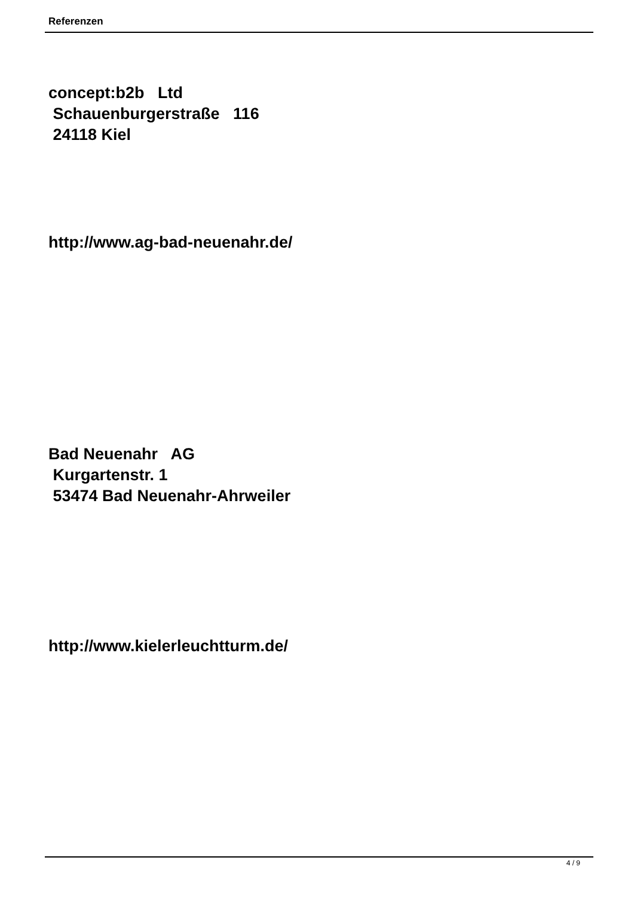Referenzen
concept:b2b Ltd
Schauenburgerstraße 116
24118 Kiel
http://www.ag-bad-neuenahr.de/
Bad Neuenahr AG
Kurgartenstr. 1
53474 Bad Neuenahr-Ahrweiler
http://www.kielerleuchtturm.de/
4 / 9